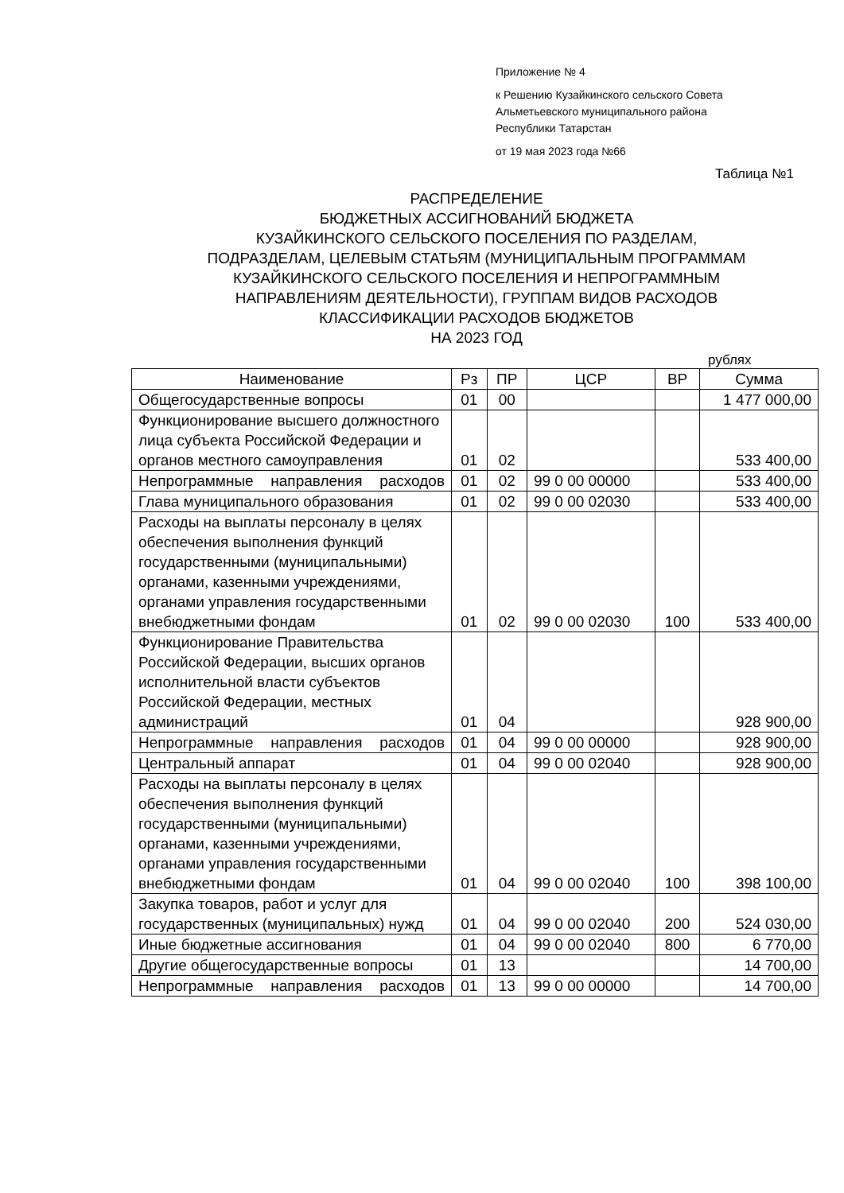Приложение № 4
к Решению Кузайкинского сельского Совета
Альметьевского муниципального района
Республики Татарстан
от 19 мая 2023 года №66
Таблица №1
РАСПРЕДЕЛЕНИЕ
БЮДЖЕТНЫХ АССИГНОВАНИЙ БЮДЖЕТА
КУЗАЙКИНСКОГО СЕЛЬСКОГО ПОСЕЛЕНИЯ ПО РАЗДЕЛАМ,
ПОДРАЗДЕЛАМ, ЦЕЛЕВЫМ СТАТЬЯМ (МУНИЦИПАЛЬНЫМ ПРОГРАММАМ
КУЗАЙКИНСКОГО СЕЛЬСКОГО ПОСЕЛЕНИЯ И НЕПРОГРАММНЫМ
НАПРАВЛЕНИЯМ ДЕЯТЕЛЬНОСТИ), ГРУППАМ ВИДОВ РАСХОДОВ
КЛАССИФИКАЦИИ РАСХОДОВ БЮДЖЕТОВ
НА 2023 ГОД
рублях
| Наименование | Рз | ПР | ЦСР | ВР | Сумма |
| --- | --- | --- | --- | --- | --- |
| Общегосударственные вопросы | 01 | 00 | | | 1 477 000,00 |
| Функционирование высшего должностного лица субъекта Российской Федерации и органов местного самоуправления | 01 | 02 | | | 533 400,00 |
| Непрограммные направления расходов | 01 | 02 | 99 0 00 00000 | | 533 400,00 |
| Глава муниципального образования | 01 | 02 | 99 0 00 02030 | | 533 400,00 |
| Расходы на выплаты персоналу в целях обеспечения выполнения функций государственными (муниципальными) органами, казенными учреждениями, органами управления государственными внебюджетными фондам | 01 | 02 | 99 0 00 02030 | 100 | 533 400,00 |
| Функционирование Правительства Российской Федерации, высших органов исполнительной власти субъектов Российской Федерации, местных администраций | 01 | 04 | | | 928 900,00 |
| Непрограммные направления расходов | 01 | 04 | 99 0 00 00000 | | 928 900,00 |
| Центральный аппарат | 01 | 04 | 99 0 00 02040 | | 928 900,00 |
| Расходы на выплаты персоналу в целях обеспечения выполнения функций государственными (муниципальными) органами, казенными учреждениями, органами управления государственными внебюджетными фондам | 01 | 04 | 99 0 00 02040 | 100 | 398 100,00 |
| Закупка товаров, работ и услуг для государственных (муниципальных) нужд | 01 | 04 | 99 0 00 02040 | 200 | 524 030,00 |
| Иные бюджетные ассигнования | 01 | 04 | 99 0 00 02040 | 800 | 6 770,00 |
| Другие общегосударственные вопросы | 01 | 13 | | | 14 700,00 |
| Непрограммные направления расходов | 01 | 13 | 99 0 00 00000 | | 14 700,00 |